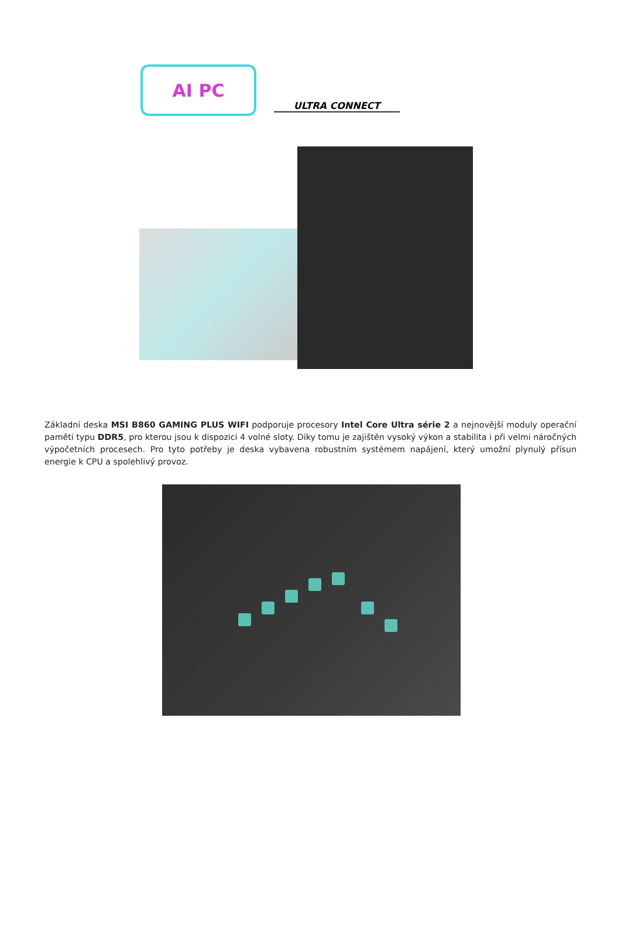AI PC
ULTRA CONNECT
Základní deska MSI B860 GAMING PLUS WIFI podporuje procesory Intel Core Ultra série 2 a nejnovější moduly operační paměti typu DDR5, pro kterou jsou k dispozici 4 volné sloty. Díky tomu je zajištěn vysoký výkon a stabilita i při velmi náročných výpočetních procesech. Pro tyto potřeby je deska vybavena robustním systémem napájení, který umožní plynulý přísun energie k CPU a spolehlivý provoz.